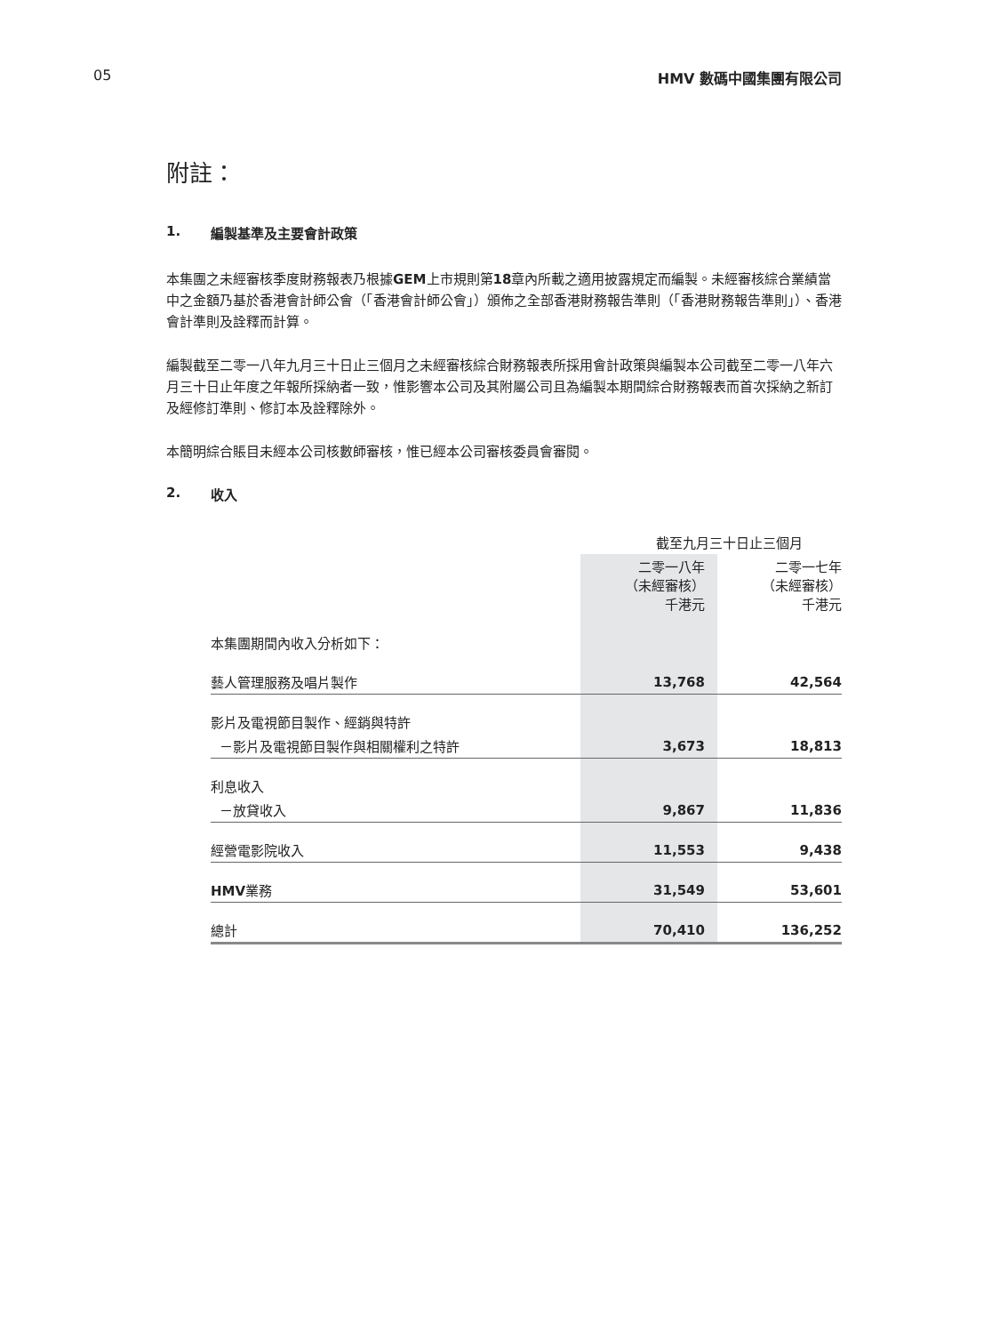05 HMV 數碼中國集團有限公司
附註：
1. 編製基準及主要會計政策
本集團之未經審核季度財務報表乃根據GEM上市規則第18章內所載之適用披露規定而編製。未經審核綜合業績當中之金額乃基於香港會計師公會（「香港會計師公會」）頒佈之全部香港財務報告準則（「香港財務報告準則」）、香港會計準則及詮釋而計算。
編製截至二零一八年九月三十日止三個月之未經審核綜合財務報表所採用會計政策與編製本公司截至二零一八年六月三十日止年度之年報所採納者一致，惟影響本公司及其附屬公司且為編製本期間綜合財務報表而首次採納之新訂及經修訂準則、修訂本及詮釋除外。
本簡明綜合賬目未經本公司核數師審核，惟已經本公司審核委員會審閱。
2. 收入
| | 截至九月三十日止三個月 | |
| --- | --- | --- |
| | 二零一八年 （未經審核） 千港元 | 二零一七年 （未經審核） 千港元 |
| 本集團期間內收入分析如下： | | |
| 藝人管理服務及唱片製作 | 13,768 | 42,564 |
| 影片及電視節目製作、經銷與特許 | | |
| －影片及電視節目製作與相關權利之特許 | 3,673 | 18,813 |
| 利息收入 | | |
| －放貸收入 | 9,867 | 11,836 |
| 經營電影院收入 | 11,553 | 9,438 |
| HMV 業務 | 31,549 | 53,601 |
| 總計 | 70,410 | 136,252 |